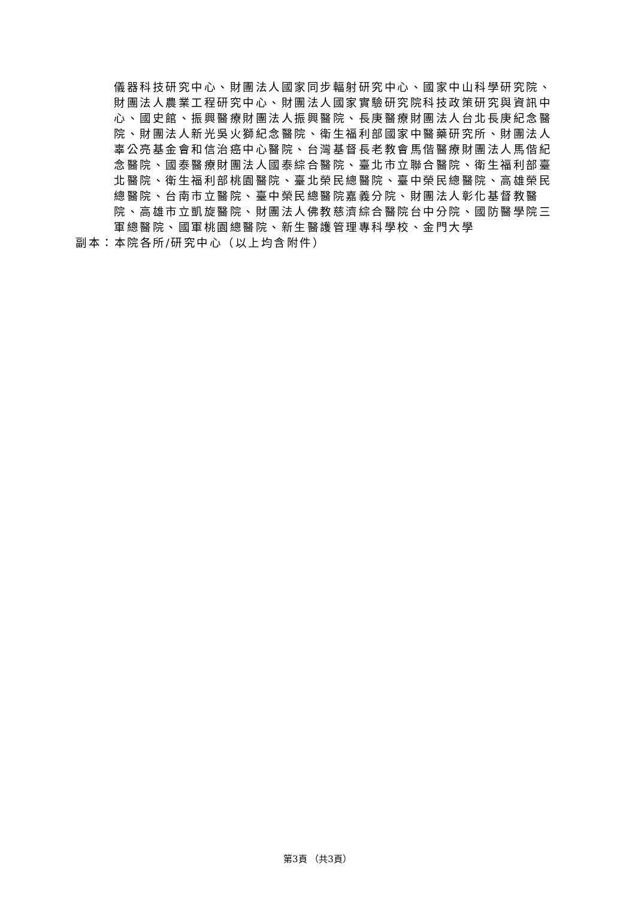儀器科技研究中心、財團法人國家同步輻射研究中心、國家中山科學研究院、財團法人農業工程研究中心、財團法人國家實驗研究院科技政策研究與資訊中心、國史館、振興醫療財團法人振興醫院、長庚醫療財團法人台北長庚紀念醫院、財團法人新光吳火獅紀念醫院、衛生福利部國家中醫藥研究所、財團法人辜公亮基金會和信治癌中心醫院、台灣基督長老教會馬偕醫療財團法人馬偕紀念醫院、國泰醫療財團法人國泰綜合醫院、臺北市立聯合醫院、衛生福利部臺北醫院、衛生福利部桃園醫院、臺北榮民總醫院、臺中榮民總醫院、高雄榮民總醫院、台南市立醫院、臺中榮民總醫院嘉義分院、財團法人彰化基督教醫院、高雄市立凱旋醫院、財團法人佛教慈濟綜合醫院台中分院、國防醫學院三軍總醫院、國軍桃園總醫院、新生醫護管理專科學校、金門大學
副本：本院各所/研究中心（以上均含附件）
第3頁 （共3頁）